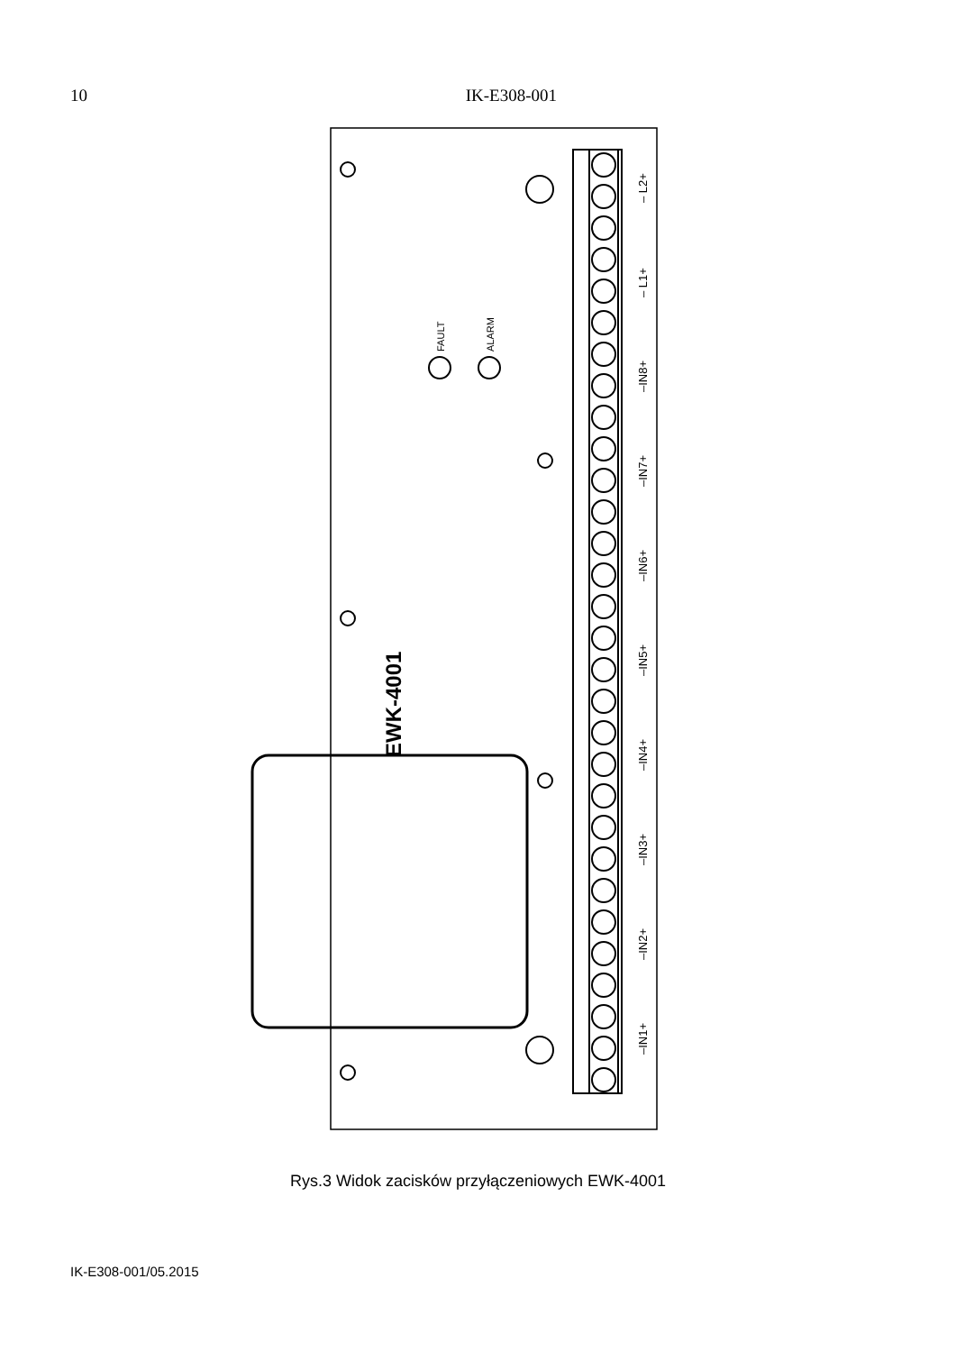10 IK-E308-001
EWK-4001
FAULT
ALARM
– L2+
– L1+
–IN8+
–IN7+
–IN6+
–IN5+
–IN4+
–IN3+
–IN2+
–IN1+
Rys.3 Widok zacisków przyłączeniowych EWK-4001
IK-E308-001/05.2015